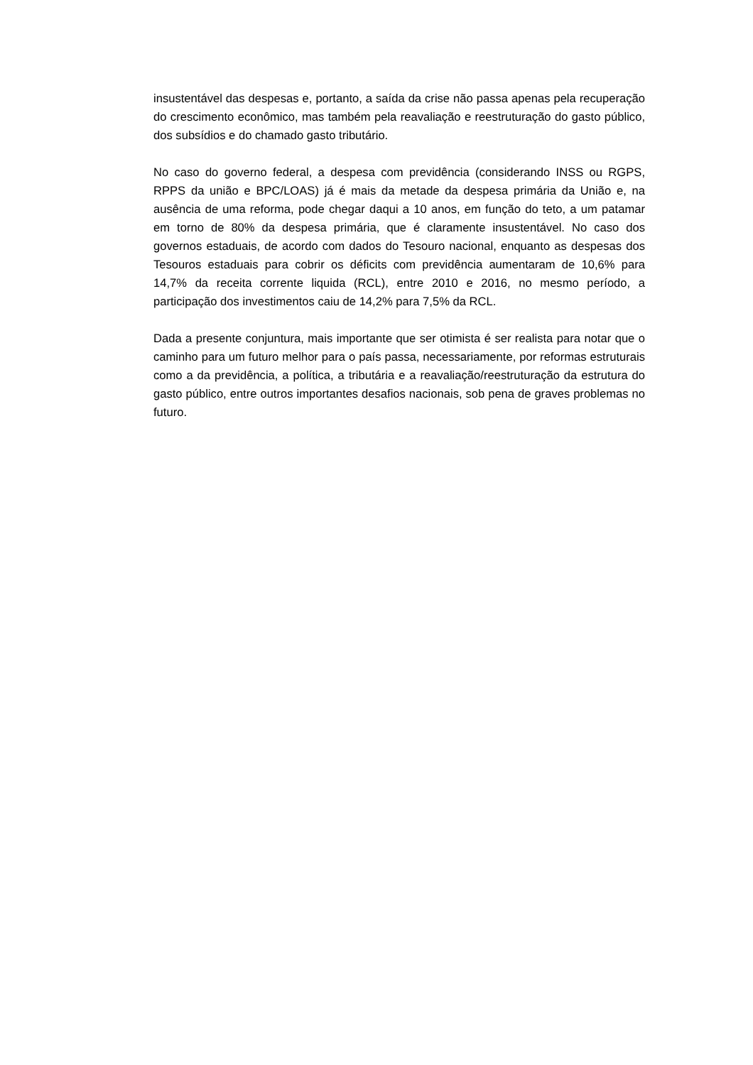insustentável das despesas e, portanto, a saída da crise não passa apenas pela recuperação do crescimento econômico, mas também pela reavaliação e reestruturação do gasto público, dos subsídios e do chamado gasto tributário.
No caso do governo federal, a despesa com previdência (considerando INSS ou RGPS, RPPS da união e BPC/LOAS) já é mais da metade da despesa primária da União e, na ausência de uma reforma, pode chegar daqui a 10 anos, em função do teto, a um patamar em torno de 80% da despesa primária, que é claramente insustentável. No caso dos governos estaduais, de acordo com dados do Tesouro nacional, enquanto as despesas dos Tesouros estaduais para cobrir os déficits com previdência aumentaram de 10,6% para 14,7% da receita corrente liquida (RCL), entre 2010 e 2016, no mesmo período, a participação dos investimentos caiu de 14,2% para 7,5% da RCL.
Dada a presente conjuntura, mais importante que ser otimista é ser realista para notar que o caminho para um futuro melhor para o país passa, necessariamente, por reformas estruturais como a da previdência, a política, a tributária e a reavaliação/reestruturação da estrutura do gasto público, entre outros importantes desafios nacionais, sob pena de graves problemas no futuro.